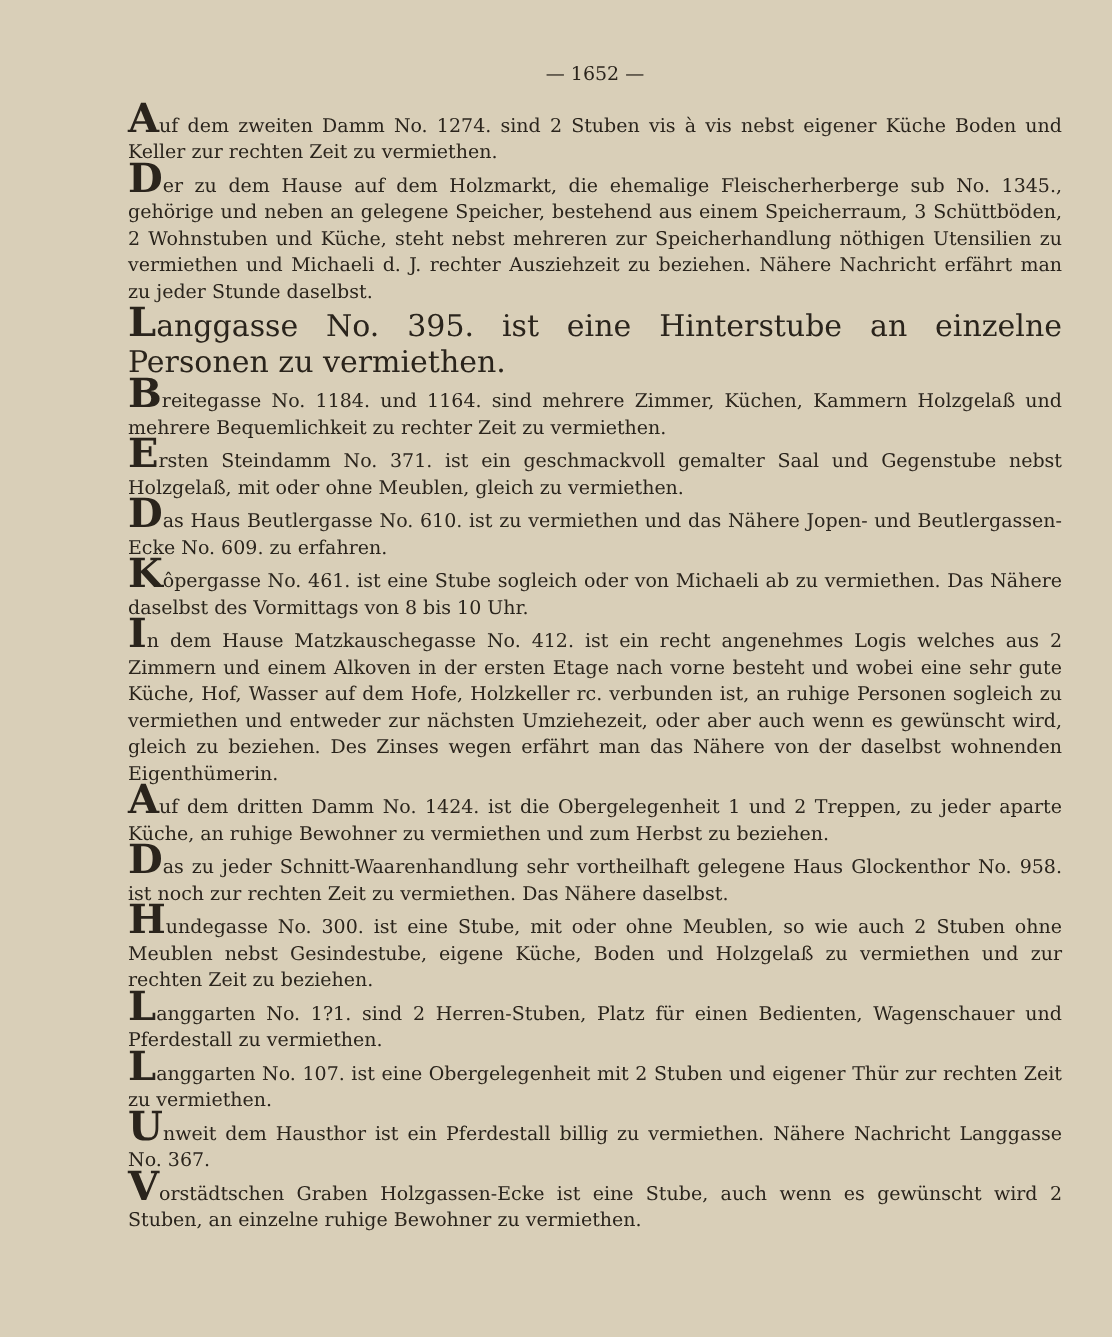— 1652 —
Auf dem zweiten Damm No. 1274. sind 2 Stuben vis à vis nebst eigener Küche Boden und Keller zur rechten Zeit zu vermiethen.
Der zu dem Hause auf dem Holzmarkt, die ehemalige Fleischerherberge sub No. 1345., gehörige und neben an gelegene Speicher, bestehend aus einem Speicherraum, 3 Schüttböden, 2 Wohnstuben und Küche, steht nebst mehreren zur Speicherhandlung nöthigen Utensilien zu vermiethen und Michaeli d. J. rechter Ausziehzeit zu beziehen. Nähere Nachricht erfährt man zu jeder Stunde daselbst.
Langgasse No. 395. ist eine Hinterstube an einzelne Personen zu vermiethen.
Breitegasse No. 1184. und 1164. sind mehrere Zimmer, Küchen, Kammern Holzgelaß und mehrere Bequemlichkeit zu rechter Zeit zu vermiethen.
Ersten Steindamm No. 371. ist ein geschmackvoll gemalter Saal und Gegenstube nebst Holzgelaß, mit oder ohne Meublen, gleich zu vermiethen.
Das Haus Beutlergasse No. 610. ist zu vermiethen und das Nähere Jopen- und Beutlergassen-Ecke No. 609. zu erfahren.
Kôpergasse No. 461. ist eine Stube sogleich oder von Michaeli ab zu vermiethen. Das Nähere daselbst des Vormittags von 8 bis 10 Uhr.
In dem Hause Matzkauschegasse No. 412. ist ein recht angenehmes Logis welches aus 2 Zimmern und einem Alkoven in der ersten Etage nach vorne besteht und wobei eine sehr gute Küche, Hof, Wasser auf dem Hofe, Holzkeller rc. verbunden ist, an ruhige Personen sogleich zu vermiethen und entweder zur nächsten Umziehezeit, oder aber auch wenn es gewünscht wird, gleich zu beziehen. Des Zinses wegen erfährt man das Nähere von der daselbst wohnenden Eigenthümerin.
Auf dem dritten Damm No. 1424. ist die Obergelegenheit 1 und 2 Treppen, zu jeder aparte Küche, an ruhige Bewohner zu vermiethen und zum Herbst zu beziehen.
Das zu jeder Schnitt-Waarenhandlung sehr vortheilhaft gelegene Haus Glockenthor No. 958. ist noch zur rechten Zeit zu vermiethen. Das Nähere daselbst.
Hundegasse No. 300. ist eine Stube, mit oder ohne Meublen, so wie auch 2 Stuben ohne Meublen nebst Gesindestube, eigene Küche, Boden und Holzgelaß zu vermiethen und zur rechten Zeit zu beziehen.
Langgarten No. 1?1. sind 2 Herren-Stuben, Platz für einen Bedienten, Wagenschauer und Pferdestall zu vermiethen.
Langgarten No. 107. ist eine Obergelegenheit mit 2 Stuben und eigener Thür zur rechten Zeit zu vermiethen.
Unweit dem Hausthor ist ein Pferdestall billig zu vermiethen. Nähere Nachricht Langgasse No. 367.
Vorstädtschen Graben Holzgassen-Ecke ist eine Stube, auch wenn es gewünscht wird 2 Stuben, an einzelne ruhige Bewohner zu vermiethen.